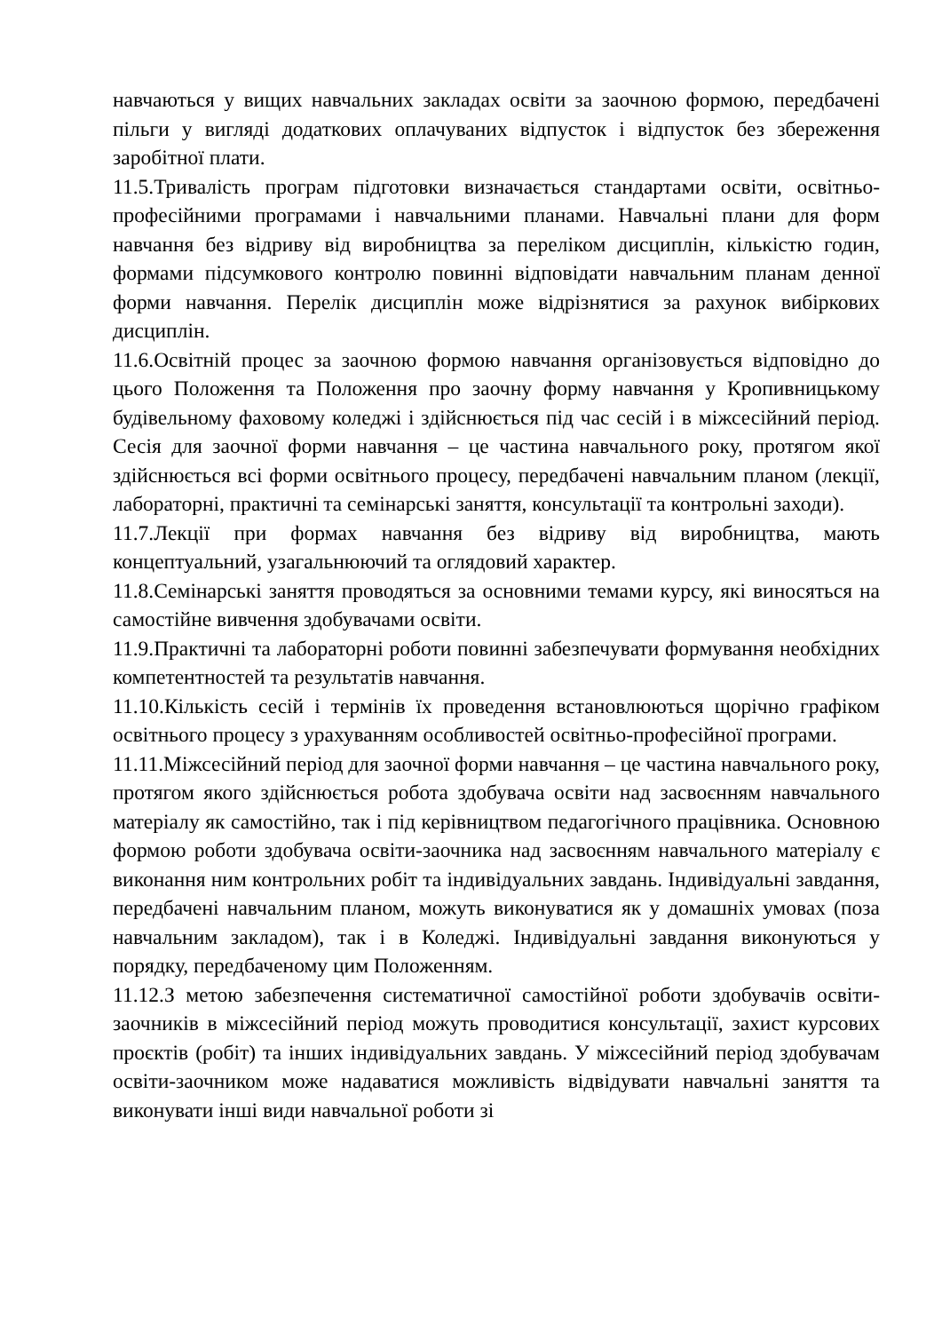навчаються у вищих навчальних закладах освіти за заочною формою, передбачені пільги у вигляді додаткових оплачуваних відпусток і відпусток без збереження заробітної плати.
11.5.Тривалість програм підготовки визначається стандартами освіти, освітньо-професійними програмами і навчальними планами. Навчальні плани для форм навчання без відриву від виробництва за переліком дисциплін, кількістю годин, формами підсумкового контролю повинні відповідати навчальним планам денної форми навчання. Перелік дисциплін може відрізнятися за рахунок вибіркових дисциплін.
11.6.Освітній процес за заочною формою навчання організовується відповідно до цього Положення та Положення про заочну форму навчання у Кропивницькому будівельному фаховому коледжі і здійснюється під час сесій і в міжсесійний період. Сесія для заочної форми навчання – це частина навчального року, протягом якої здійснюється всі форми освітнього процесу, передбачені навчальним планом (лекції, лабораторні, практичні та семінарські заняття, консультації та контрольні заходи).
11.7.Лекції при формах навчання без відриву від виробництва, мають концептуальний, узагальнюючий та оглядовий характер.
11.8.Семінарські заняття проводяться за основними темами курсу, які виносяться на самостійне вивчення здобувачами освіти.
11.9.Практичні та лабораторні роботи повинні забезпечувати формування необхідних компетентностей та результатів навчання.
11.10.Кількість сесій і термінів їх проведення встановлюються щорічно графіком освітнього процесу з урахуванням особливостей освітньо-професійної програми.
11.11.Міжсесійний період для заочної форми навчання – це частина навчального року, протягом якого здійснюється робота здобувача освіти над засвоєнням навчального матеріалу як самостійно, так і під керівництвом педагогічного працівника. Основною формою роботи здобувача освіти-заочника над засвоєнням навчального матеріалу є виконання ним контрольних робіт та індивідуальних завдань. Індивідуальні завдання, передбачені навчальним планом, можуть виконуватися як у домашніх умовах (поза навчальним закладом), так і в Коледжі. Індивідуальні завдання виконуються у порядку, передбаченому цим Положенням.
11.12.З метою забезпечення систематичної самостійної роботи здобувачів освіти-заочників в міжсесійний період можуть проводитися консультації, захист курсових проєктів (робіт) та інших індивідуальних завдань. У міжсесійний період здобувачам освіти-заочником може надаватися можливість відвідувати навчальні заняття та виконувати інші види навчальної роботи зі